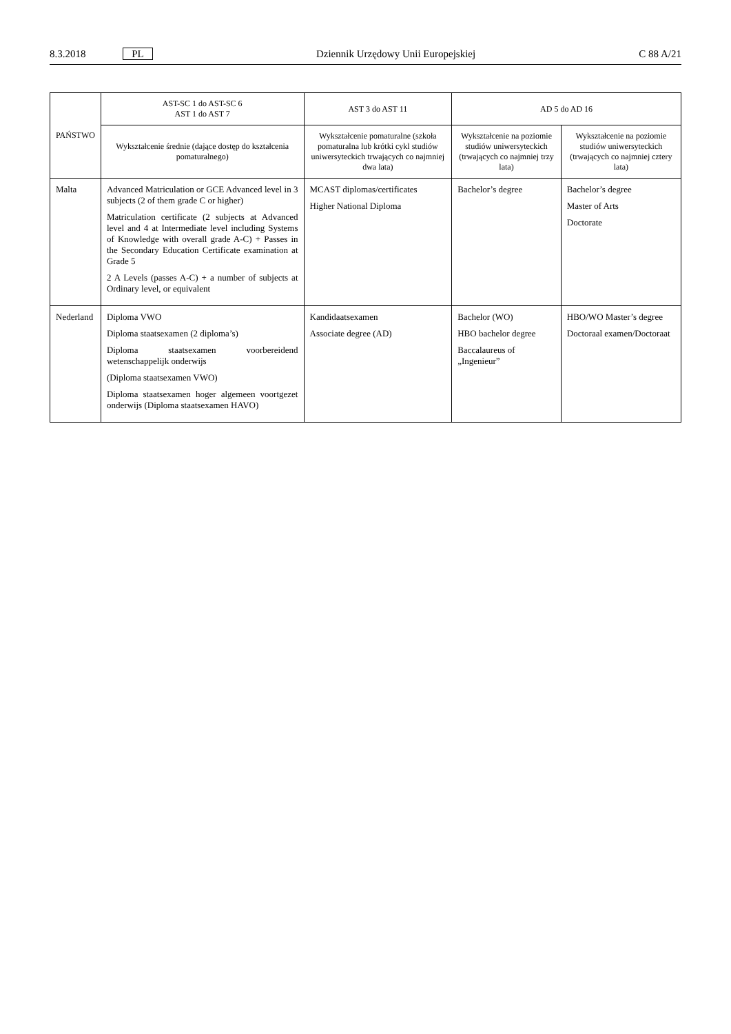8.3.2018 PL
Dziennik Urzędowy Unii Europejskiej
C 88 A/21
| PAŃSTWO | AST-SC 1 do AST-SC 6 AST 1 do AST 7 | AST 3 do AST 11 | AD 5 do AD 16 | |
| --- | --- | --- | --- | --- |
| | Wykształcenie średnie (dające dostęp do kształcenia pomaturalnego) | Wykształcenie pomaturalne (szkoła pomaturalna lub krótki cykl studiów uniwersyteckich trwających co najmniej dwa lata) | Wykształcenie na poziomie studiów uniwersyteckich (trwających co najmniej trzy lata) | Wykształcenie na poziomie studiów uniwersyteckich (trwających co najmniej cztery lata) |
| Malta | Advanced Matriculation or GCE Advanced level in 3 subjects (2 of them grade C or higher) Matriculation certificate (2 subjects at Advanced level and 4 at Intermediate level including Systems of Knowledge with overall grade A-C) + Passes in the Secondary Education Certificate examination at Grade 5 2 A Levels (passes A-C) + a number of subjects at Ordinary level, or equivalent | MCAST diplomas/certificates Higher National Diploma | Bachelor’s degree | Bachelor’s degree Master of Arts Doctorate |
| Nederland | Diploma VWO Diploma staatsexamen (2 diploma’s) Diploma staatsexamen voorbereidend wetenschappelijk onderwijs (Diploma staatsexamen VWO) Diploma staatsexamen hoger algemeen voortgezet onderwijs (Diploma staatsexamen HAVO) | Kandidaatsexamen Associate degree (AD) | Bachelor (WO) HBO bachelor degree Baccalaureus of „Ingenieur” | HBO/WO Master’s degree Doctoraal examen/Doctoraat |